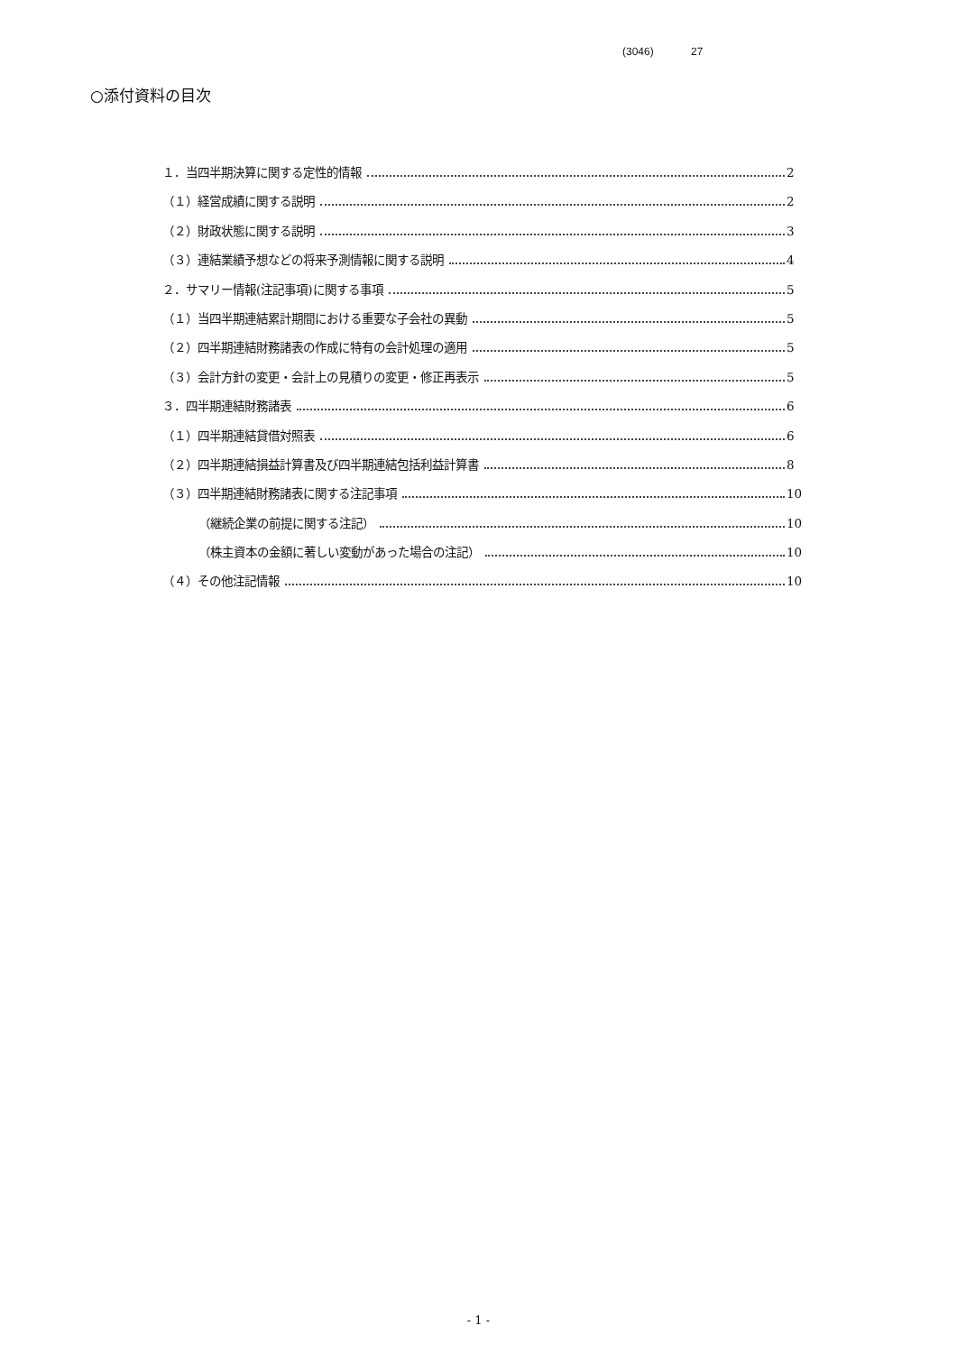(3046) 27
○添付資料の目次
１．当四半期決算に関する定性的情報 2
（１）経営成績に関する説明 2
（２）財政状態に関する説明 3
（３）連結業績予想などの将来予測情報に関する説明 4
２．サマリー情報(注記事項)に関する事項 5
（１）当四半期連結累計期間における重要な子会社の異動 5
（２）四半期連結財務諸表の作成に特有の会計処理の適用 5
（３）会計方針の変更・会計上の見積りの変更・修正再表示 5
３．四半期連結財務諸表 6
（１）四半期連結貸借対照表 6
（２）四半期連結損益計算書及び四半期連結包括利益計算書 8
（３）四半期連結財務諸表に関する注記事項 10
（継続企業の前提に関する注記） 10
（株主資本の金額に著しい変動があった場合の注記） 10
（４）その他注記情報 10
- 1 -